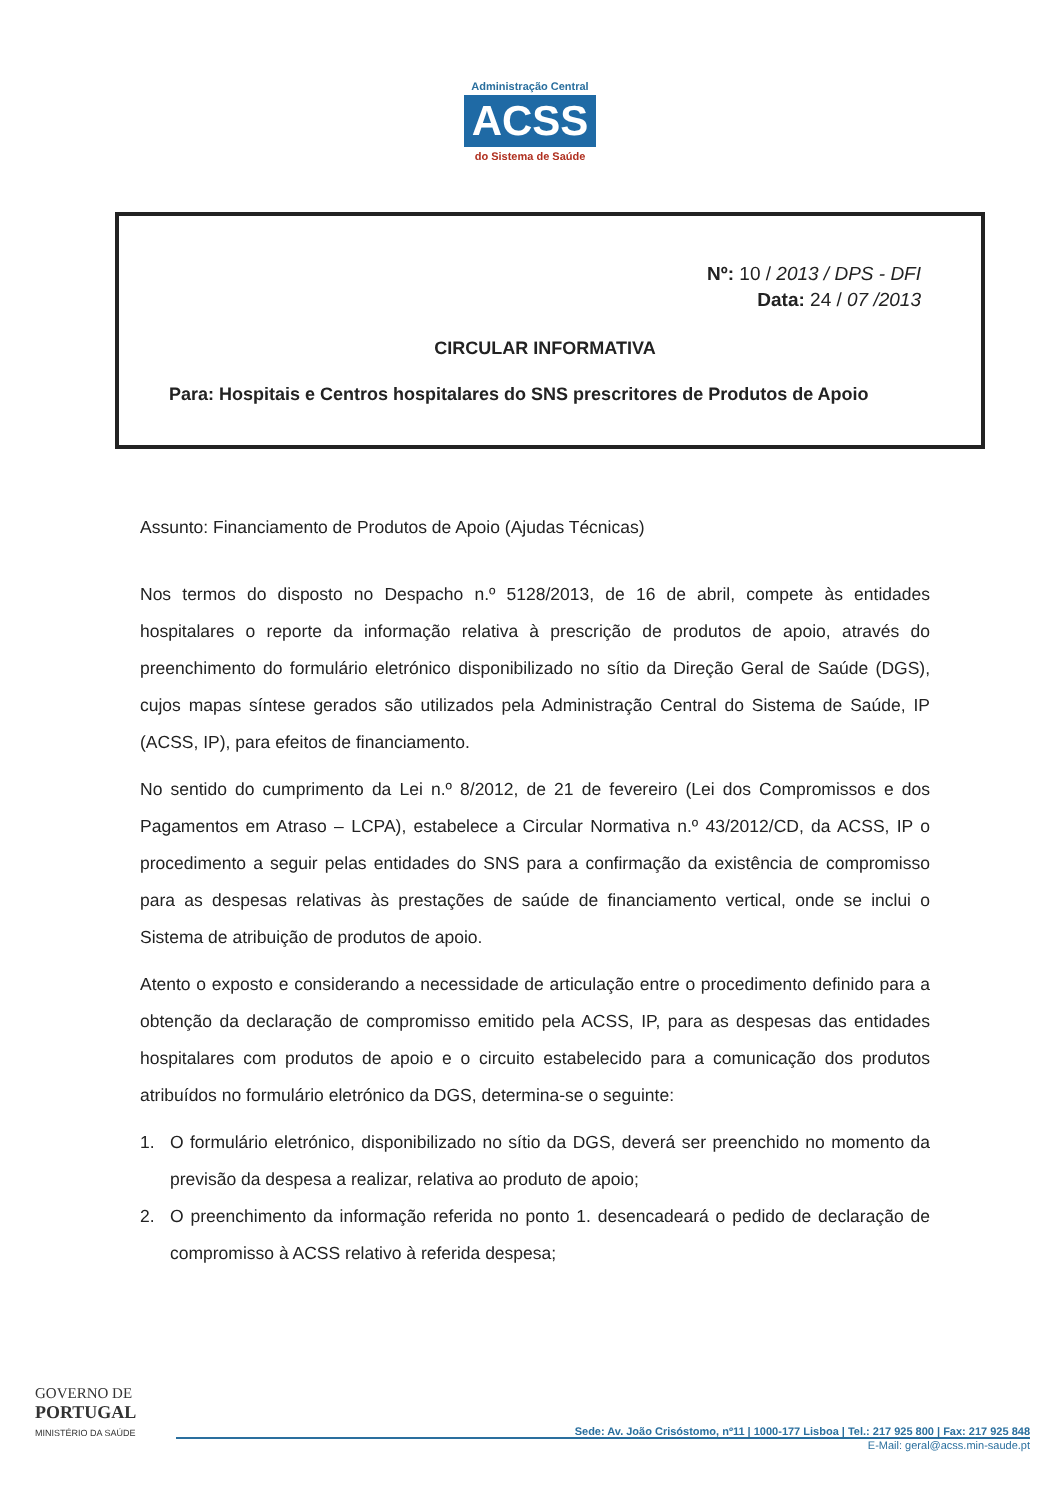Administração Central
ACSS
do Sistema de Saúde
Nº: 10 / 2013 / DPS - DFI
Data: 24 / 07 /2013
CIRCULAR INFORMATIVA
Para: Hospitais e Centros hospitalares do SNS prescritores de Produtos de Apoio
Assunto: Financiamento de Produtos de Apoio (Ajudas Técnicas)
Nos termos do disposto no Despacho n.º 5128/2013, de 16 de abril, compete às entidades hospitalares o reporte da informação relativa à prescrição de produtos de apoio, através do preenchimento do formulário eletrónico disponibilizado no sítio da Direção Geral de Saúde (DGS), cujos mapas síntese gerados são utilizados pela Administração Central do Sistema de Saúde, IP (ACSS, IP), para efeitos de financiamento.
No sentido do cumprimento da Lei n.º 8/2012, de 21 de fevereiro (Lei dos Compromissos e dos Pagamentos em Atraso – LCPA), estabelece a Circular Normativa n.º 43/2012/CD, da ACSS, IP o procedimento a seguir pelas entidades do SNS para a confirmação da existência de compromisso para as despesas relativas às prestações de saúde de financiamento vertical, onde se inclui o Sistema de atribuição de produtos de apoio.
Atento o exposto e considerando a necessidade de articulação entre o procedimento definido para a obtenção da declaração de compromisso emitido pela ACSS, IP, para as despesas das entidades hospitalares com produtos de apoio e o circuito estabelecido para a comunicação dos produtos atribuídos no formulário eletrónico da DGS, determina-se o seguinte:
1. O formulário eletrónico, disponibilizado no sítio da DGS, deverá ser preenchido no momento da previsão da despesa a realizar, relativa ao produto de apoio;
2. O preenchimento da informação referida no ponto 1. desencadeará o pedido de declaração de compromisso à ACSS relativo à referida despesa;
GOVERNO DE
PORTUGAL
MINISTÉRIO DA SAÚDE
Sede: Av. João Crisóstomo, nº11 | 1000-177 Lisboa | Tel.: 217 925 800 | Fax: 217 925 848
E-Mail: geral@acss.min-saude.pt